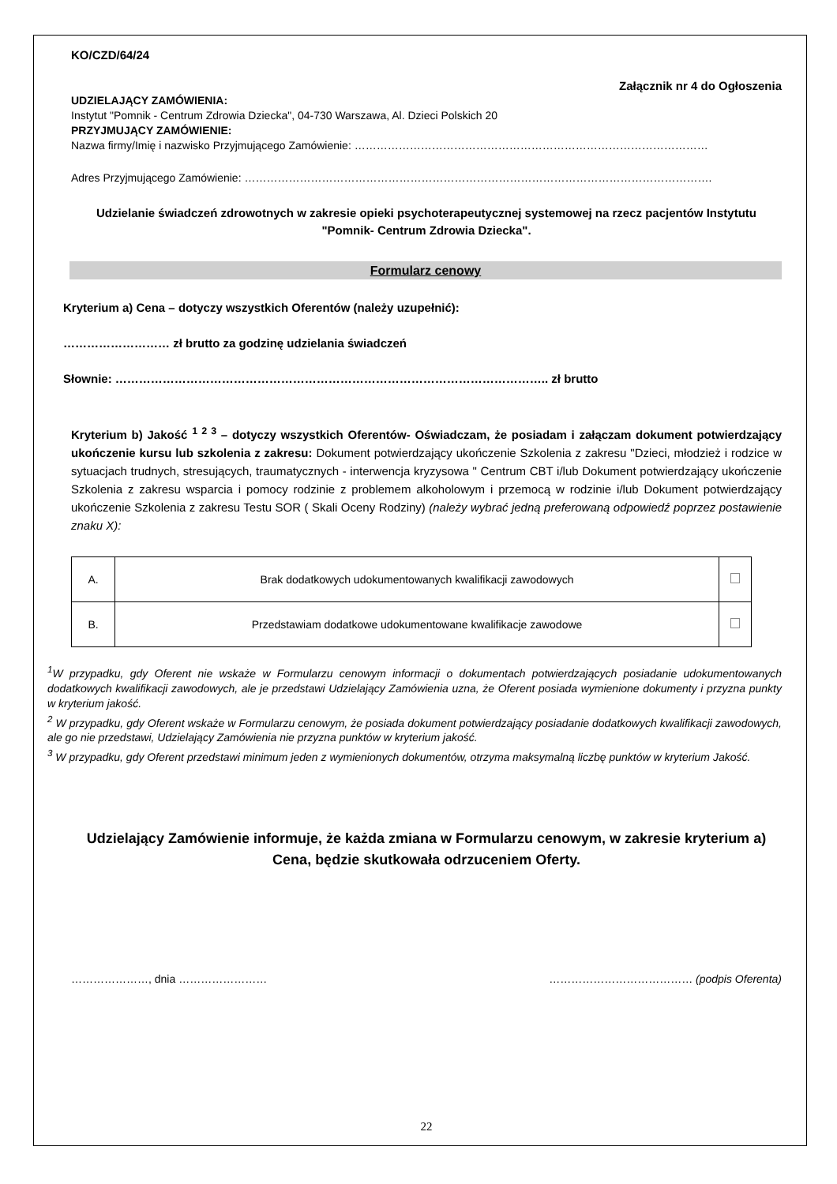KO/CZD/64/24
Załącznik nr 4 do Ogłoszenia
UDZIELAJĄCY ZAMÓWIENIA:
Instytut "Pomnik - Centrum Zdrowia Dziecka", 04-730 Warszawa, Al. Dzieci Polskich 20
PRZYJMUJĄCY ZAMÓWIENIE:
Nazwa firmy/Imię i nazwisko Przyjmującego Zamówienie: ……………………………………………………………………………………
Adres Przyjmującego Zamówienie: ……………………………………………………………………………………………………………….
Udzielanie świadczeń zdrowotnych w zakresie opieki psychoterapeutycznej systemowej na rzecz pacjentów Instytutu "Pomnik- Centrum Zdrowia Dziecka".
Formularz cenowy
Kryterium a) Cena – dotyczy wszystkich Oferentów (należy uzupełnić):
……………………… zł brutto za godzinę udzielania świadczeń
Słownie: ……………………………………………………………………………………………….. zł brutto
Kryterium b) Jakość <sup>1 2 3</sup> – dotyczy wszystkich Oferentów- Oświadczam, że posiadam i załączam dokument potwierdzający ukończenie kursu lub szkolenia z zakresu: Dokument potwierdzający ukończenie Szkolenia z zakresu "Dzieci, młodzież i rodzice w sytuacjach trudnych, stresujących, traumatycznych - interwencja kryzysowa " Centrum CBT i/lub Dokument potwierdzający ukończenie Szkolenia z zakresu wsparcia i pomocy rodzinie z problemem alkoholowym i przemocą w rodzinie i/lub Dokument potwierdzający ukończenie Szkolenia z zakresu Testu SOR ( Skali Oceny Rodziny) (należy wybrać jedną preferowaną odpowiedź poprzez postawienie znaku X):
| A. | Brak dodatkowych udokumentowanych kwalifikacji zawodowych | |
| B. | Przedstawiam dodatkowe udokumentowane kwalifikacje zawodowe | |
<sup>1</sup> W przypadku, gdy Oferent nie wskaże w Formularzu cenowym informacji o dokumentach potwierdzających posiadanie udokumentowanych dodatkowych kwalifikacji zawodowych, ale je przedstawi Udzielający Zamówienia uzna, że Oferent posiada wymienione dokumenty i przyzna punkty w kryterium jakość.
<sup>2</sup> W przypadku, gdy Oferent wskaże w Formularzu cenowym, że posiada dokument potwierdzający posiadanie dodatkowych kwalifikacji zawodowych, ale go nie przedstawi, Udzielający Zamówienia nie przyzna punktów w kryterium jakość.
<sup>3</sup> W przypadku, gdy Oferent przedstawi minimum jeden z wymienionych dokumentów, otrzyma maksymalną liczbę punktów w kryterium Jakość.
Udzielający Zamówienie informuje, że każda zmiana w Formularzu cenowym, w zakresie kryterium a) Cena, będzie skutkowała odrzuceniem Oferty.
…………………, dnia …………………… ………………………………… (podpis Oferenta)
22